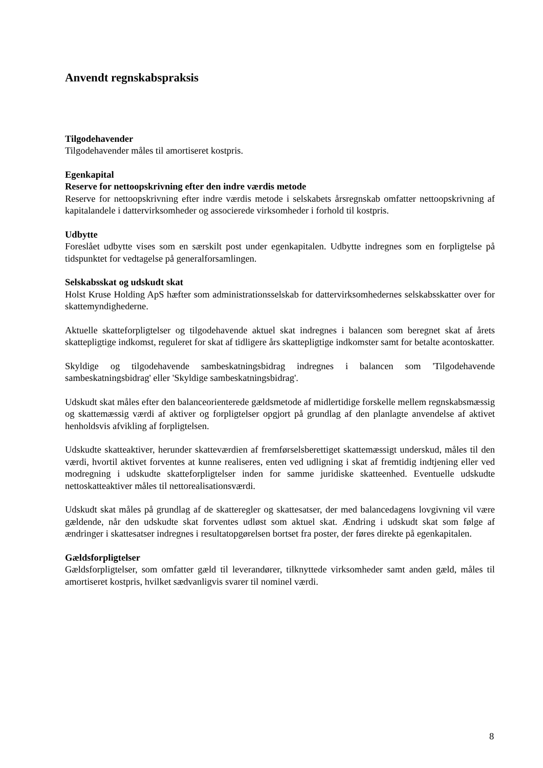Anvendt regnskabspraksis
Tilgodehavender
Tilgodehavender måles til amortiseret kostpris.
Egenkapital
Reserve for nettoopskrivning efter den indre værdis metode
Reserve for nettoopskrivning efter indre værdis metode i selskabets årsregnskab omfatter nettoopskrivning af kapitalandele i dattervirksomheder og associerede virksomheder i forhold til kostpris.
Udbytte
Foreslået udbytte vises som en særskilt post under egenkapitalen. Udbytte indregnes som en forpligtelse på tidspunktet for vedtagelse på generalforsamlingen.
Selskabsskat og udskudt skat
Holst Kruse Holding ApS hæfter som administrationsselskab for dattervirksomhedernes selskabsskatter over for skattemyndighederne.
Aktuelle skatteforpligtelser og tilgodehavende aktuel skat indregnes i balancen som beregnet skat af årets skattepligtige indkomst, reguleret for skat af tidligere års skattepligtige indkomster samt for betalte acontoskatter.
Skyldige og tilgodehavende sambeskatningsbidrag indregnes i balancen som 'Tilgodehavende sambeskatningsbidrag' eller 'Skyldige sambeskatningsbidrag'.
Udskudt skat måles efter den balanceorienterede gældsmetode af midlertidige forskelle mellem regnskabsmæssig og skattemæssig værdi af aktiver og forpligtelser opgjort på grundlag af den planlagte anvendelse af aktivet henholdsvis afvikling af forpligtelsen.
Udskudte skatteaktiver, herunder skatteværdien af fremførselsberettiget skattemæssigt underskud, måles til den værdi, hvortil aktivet forventes at kunne realiseres, enten ved udligning i skat af fremtidig indtjening eller ved modregning i udskudte skatteforpligtelser inden for samme juridiske skatteenhed. Eventuelle udskudte nettoskatteaktiver måles til nettorealisationsværdi.
Udskudt skat måles på grundlag af de skatteregler og skattesatser, der med balancedagens lovgivning vil være gældende, når den udskudte skat forventes udløst som aktuel skat. Ændring i udskudt skat som følge af ændringer i skattesatser indregnes i resultatopgørelsen bortset fra poster, der føres direkte på egenkapitalen.
Gældsforpligtelser
Gældsforpligtelser, som omfatter gæld til leverandører, tilknyttede virksomheder samt anden gæld, måles til amortiseret kostpris, hvilket sædvanligvis svarer til nominel værdi.
8